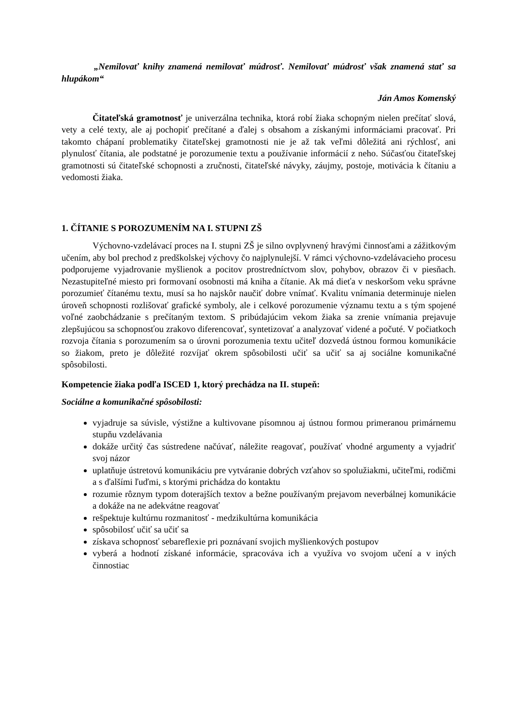„Nemilovať knihy znamená nemilovať múdrosť. Nemilovať múdrosť však znamená stať sa hlupákom“
Ján Amos Komenský
Čitateľská gramotnosť je univerzálna technika, ktorá robí žiaka schopným nielen prečítať slová, vety a celé texty, ale aj pochopiť prečítané a ďalej s obsahom a získanými informáciami pracovať. Pri takomto chápaní problematiky čitateľskej gramotnosti nie je až tak veľmi dôležitá ani rýchlosť, ani plynulosť čítania, ale podstatné je porozumenie textu a používanie informácií z neho. Súčasťou čitateľskej gramotnosti sú čitateľské schopnosti a zručnosti, čitateľské návyky, záujmy, postoje, motivácia k čítaniu a vedomosti žiaka.
1. ČÍTANIE S POROZUMENÍM NA I. STUPNI ZŠ
Výchovno-vzdelávací proces na I. stupni ZŠ je silno ovplyvnený hravými činnosťami a zážitkovým učením, aby bol prechod z predškolskej výchovy čo najplynulejší. V rámci výchovno-vzdelávacieho procesu podporujeme vyjadrovanie myšlienok a pocitov prostredníctvom slov, pohybov, obrazov či v piesňach. Nezastupiteľné miesto pri formovaní osobnosti má kniha a čítanie. Ak má dieťa v neskoršom veku správne porozumieť čítanému textu, musí sa ho najskôr naučiť dobre vnímať. Kvalitu vnímania determinuje nielen úroveň schopnosti rozlišovať grafické symboly, ale i celkové porozumenie významu textu a s tým spojené voľné zaobchádzanie s prečítaným textom. S pribúdajúcim vekom žiaka sa zrenie vnímania prejavuje zlepšujúcou sa schopnosťou zrakovo diferencovať, syntetizovať a analyzovať videné a počuté. V počiatkoch rozvoja čítania s porozumením sa o úrovni porozumenia textu učiteľ dozvedá ústnou formou komunikácie so žiakom, preto je dôležité rozvíjať okrem spôsobilosti učiť sa učiť sa aj sociálne komunikačné spôsobilosti.
Kompetencie žiaka podľa ISCED 1, ktorý prechádza na II. stupeň:
Sociálne a komunikačné spôsobilosti:
vyjadruje sa súvisle, výstižne a kultivovane písomnou aj ústnou formou primeranou primárnemu stupňu vzdelávania
dokáže určitý čas sústredene načúvať, náležite reagovať, používať vhodné argumenty a vyjadriť svoj názor
uplatňuje ústretovú komunikáciu pre vytváranie dobrých vzťahov so spolužiakmi, učiteľmi, rodičmi a s ďalšími ľuďmi, s ktorými prichádza do kontaktu
rozumie rôznym typom doterajších textov a bežne používaným prejavom neverbálnej komunikácie a dokáže na ne adekvátne reagovať
rešpektuje kultúrnu rozmanitosť - medzikultúrna komunikácia
spôsobilosť učiť sa učiť sa
získava schopnosť sebareflexie pri poznávaní svojich myšlienkových postupov
vyberá a hodnotí získané informácie, spracováva ich a využíva vo svojom učení a v iných činnostiac